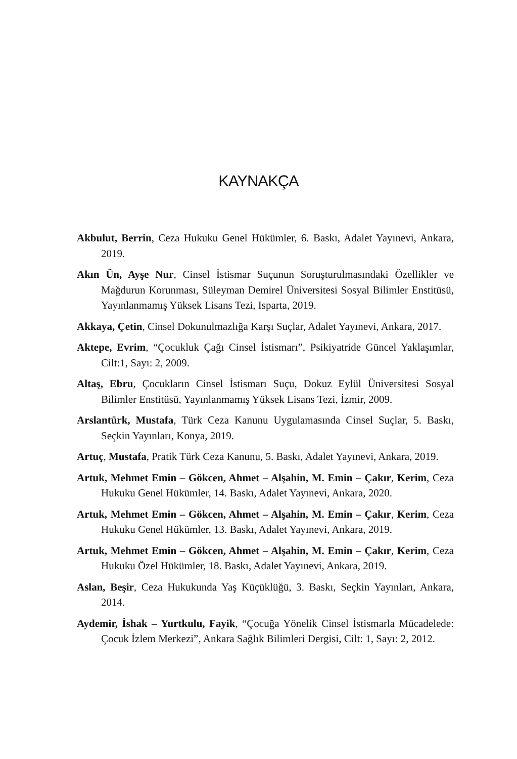KAYNAKÇA
Akbulut, Berrin, Ceza Hukuku Genel Hükümler, 6. Baskı, Adalet Yayınevi, Ankara, 2019.
Akın Ün, Ayşe Nur, Cinsel İstismar Suçunun Soruşturulmasındaki Özellikler ve Mağdurun Korunması, Süleyman Demirel Üniversitesi Sosyal Bilimler Enstitüsü, Yayınlanmamış Yüksek Lisans Tezi, Isparta, 2019.
Akkaya, Çetin, Cinsel Dokunulmazlığa Karşı Suçlar, Adalet Yayınevi, Ankara, 2017.
Aktepe, Evrim, “Çocukluk Çağı Cinsel İstismarı”, Psikiyatride Güncel Yaklaşımlar, Cilt:1, Sayı: 2, 2009.
Altaş, Ebru, Çocukların Cinsel İstismarı Suçu, Dokuz Eylül Üniversitesi Sosyal Bilimler Enstitüsü, Yayınlanmamış Yüksek Lisans Tezi, İzmir, 2009.
Arslantürk, Mustafa, Türk Ceza Kanunu Uygulamasında Cinsel Suçlar, 5. Baskı, Seçkin Yayınları, Konya, 2019.
Artuç, Mustafa, Pratik Türk Ceza Kanunu, 5. Baskı, Adalet Yayınevi, Ankara, 2019.
Artuk, Mehmet Emin – Gökcen, Ahmet – Alşahin, M. Emin – Çakır, Kerim, Ceza Hukuku Genel Hükümler, 14. Baskı, Adalet Yayınevi, Ankara, 2020.
Artuk, Mehmet Emin – Gökcen, Ahmet – Alşahin, M. Emin – Çakır, Kerim, Ceza Hukuku Genel Hükümler, 13. Baskı, Adalet Yayınevi, Ankara, 2019.
Artuk, Mehmet Emin – Gökcen, Ahmet – Alşahin, M. Emin – Çakır, Kerim, Ceza Hukuku Özel Hükümler, 18. Baskı, Adalet Yayınevi, Ankara, 2019.
Aslan, Beşir, Ceza Hukukunda Yaş Küçüklüğü, 3. Baskı, Seçkin Yayınları, Ankara, 2014.
Aydemir, İshak – Yurtkulu, Fayik, “Çocuğa Yönelik Cinsel İstismarla Mücadelede: Çocuk İzlem Merkezi”, Ankara Sağlık Bilimleri Dergisi, Cilt: 1, Sayı: 2, 2012.